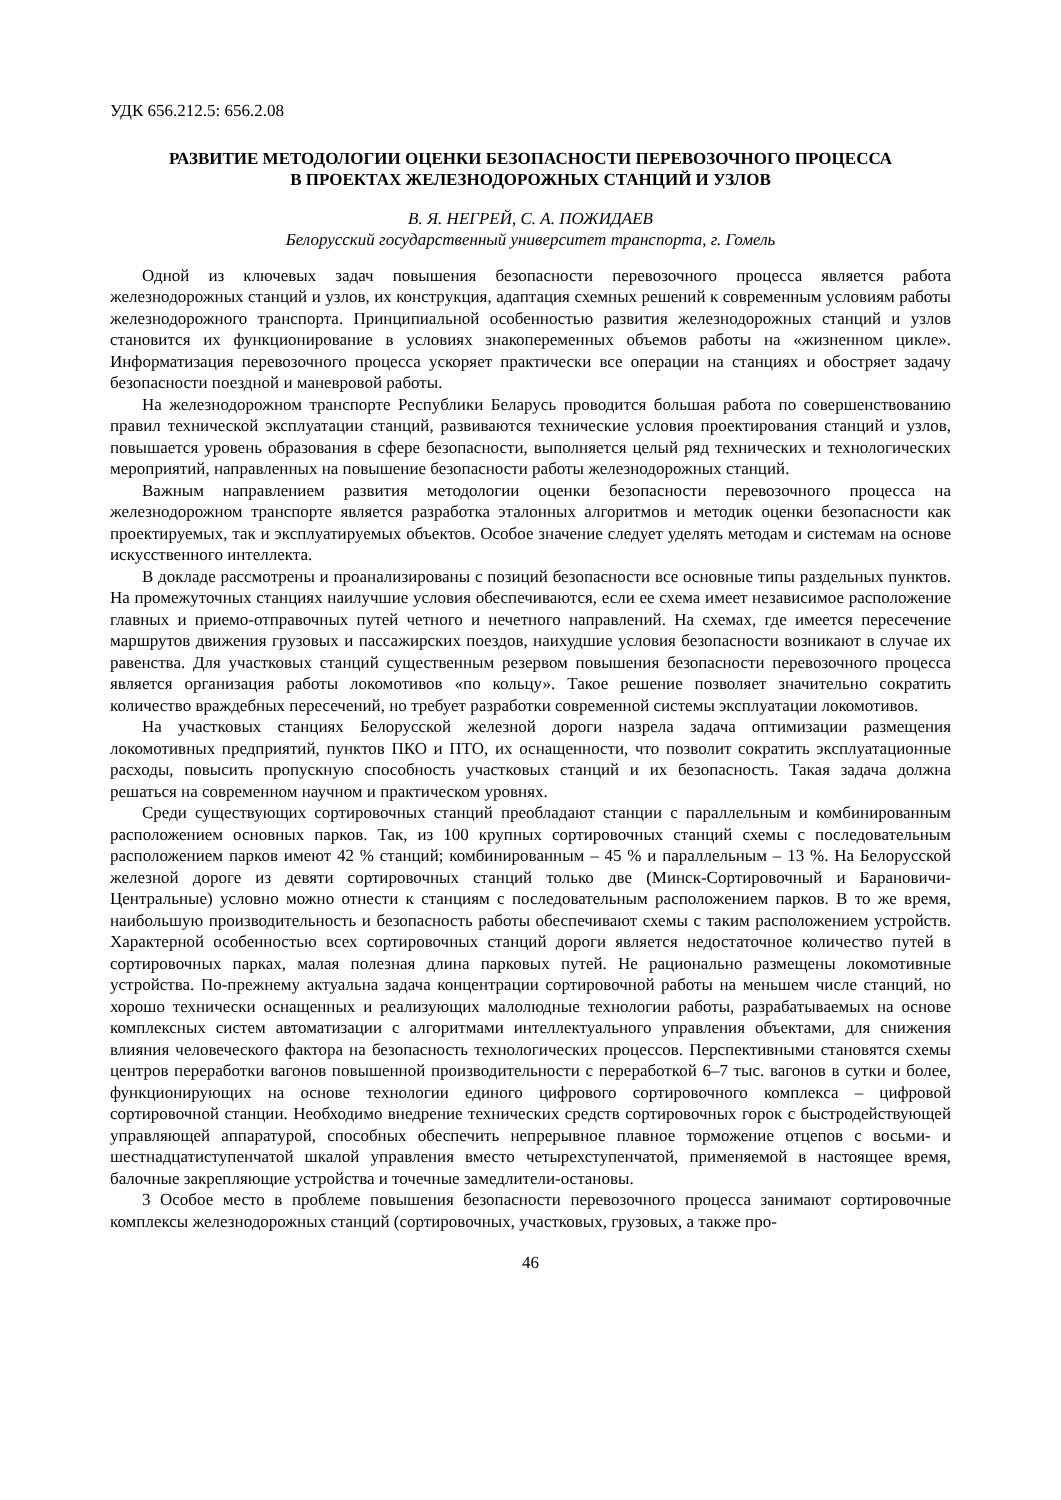УДК 656.212.5: 656.2.08
РАЗВИТИЕ МЕТОДОЛОГИИ ОЦЕНКИ БЕЗОПАСНОСТИ ПЕРЕВОЗОЧНОГО ПРОЦЕССА
В ПРОЕКТАХ ЖЕЛЕЗНОДОРОЖНЫХ СТАНЦИЙ И УЗЛОВ
В. Я. НЕГРЕЙ, С. А. ПОЖИДАЕВ
Белорусский государственный университет транспорта, г. Гомель
Одной из ключевых задач повышения безопасности перевозочного процесса является работа железнодорожных станций и узлов, их конструкция, адаптация схемных решений к современным условиям работы железнодорожного транспорта. Принципиальной особенностью развития железнодорожных станций и узлов становится их функционирование в условиях знакопеременных объемов работы на «жизненном цикле». Информатизация перевозочного процесса ускоряет практически все операции на станциях и обостряет задачу безопасности поездной и маневровой работы.
На железнодорожном транспорте Республики Беларусь проводится большая работа по совершенствованию правил технической эксплуатации станций, развиваются технические условия проектирования станций и узлов, повышается уровень образования в сфере безопасности, выполняется целый ряд технических и технологических мероприятий, направленных на повышение безопасности работы железнодорожных станций.
Важным направлением развития методологии оценки безопасности перевозочного процесса на железнодорожном транспорте является разработка эталонных алгоритмов и методик оценки безопасности как проектируемых, так и эксплуатируемых объектов. Особое значение следует уделять методам и системам на основе искусственного интеллекта.
В докладе рассмотрены и проанализированы с позиций безопасности все основные типы раздельных пунктов. На промежуточных станциях наилучшие условия обеспечиваются, если ее схема имеет независимое расположение главных и приемо-отправочных путей четного и нечетного направлений. На схемах, где имеется пересечение маршрутов движения грузовых и пассажирских поездов, наихудшие условия безопасности возникают в случае их равенства. Для участковых станций существенным резервом повышения безопасности перевозочного процесса является организация работы локомотивов «по кольцу». Такое решение позволяет значительно сократить количество враждебных пересечений, но требует разработки современной системы эксплуатации локомотивов.
На участковых станциях Белорусской железной дороги назрела задача оптимизации размещения локомотивных предприятий, пунктов ПКО и ПТО, их оснащенности, что позволит сократить эксплуатационные расходы, повысить пропускную способность участковых станций и их безопасность. Такая задача должна решаться на современном научном и практическом уровнях.
Среди существующих сортировочных станций преобладают станции с параллельным и комбинированным расположением основных парков. Так, из 100 крупных сортировочных станций схемы с последовательным расположением парков имеют 42 % станций; комбинированным – 45 % и параллельным – 13 %. На Белорусской железной дороге из девяти сортировочных станций только две (Минск-Сортировочный и Барановичи-Центральные) условно можно отнести к станциям с последовательным расположением парков. В то же время, наибольшую производительность и безопасность работы обеспечивают схемы с таким расположением устройств. Характерной особенностью всех сортировочных станций дороги является недостаточное количество путей в сортировочных парках, малая полезная длина парковых путей. Не рационально размещены локомотивные устройства. По-прежнему актуальна задача концентрации сортировочной работы на меньшем числе станций, но хорошо технически оснащенных и реализующих малолюдные технологии работы, разрабатываемых на основе комплексных систем автоматизации с алгоритмами интеллектуального управления объектами, для снижения влияния человеческого фактора на безопасность технологических процессов. Перспективными становятся схемы центров переработки вагонов повышенной производительности с переработкой 6–7 тыс. вагонов в сутки и более, функционирующих на основе технологии единого цифрового сортировочного комплекса – цифровой сортировочной станции. Необходимо внедрение технических средств сортировочных горок с быстродействующей управляющей аппаратурой, способных обеспечить непрерывное плавное торможение отцепов с восьми- и шестнадцатиступенчатой шкалой управления вместо четырехступенчатой, применяемой в настоящее время, балочные закрепляющие устройства и точечные замедлители-остановы.
3 Особое место в проблеме повышения безопасности перевозочного процесса занимают сортировочные комплексы железнодорожных станций (сортировочных, участковых, грузовых, а также про-
46